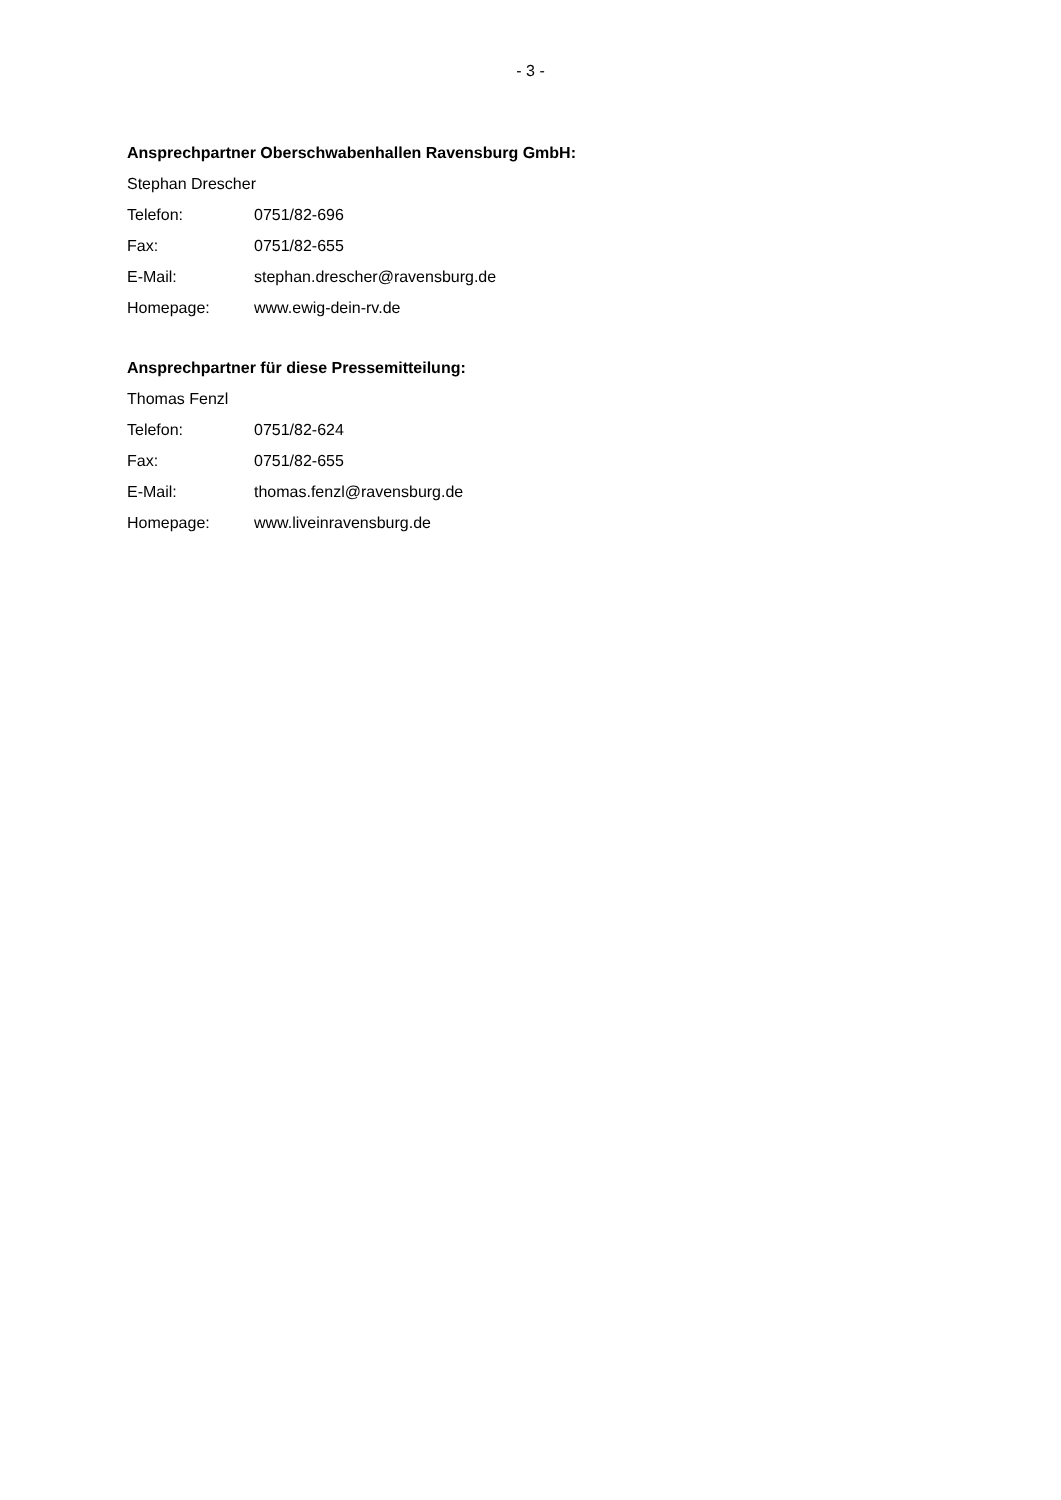- 3 -
Ansprechpartner Oberschwabenhallen Ravensburg GmbH:
Stephan Drescher
Telefon: 0751/82-696
Fax: 0751/82-655
E-Mail: stephan.drescher@ravensburg.de
Homepage: www.ewig-dein-rv.de
Ansprechpartner für diese Pressemitteilung:
Thomas Fenzl
Telefon: 0751/82-624
Fax: 0751/82-655
E-Mail: thomas.fenzl@ravensburg.de
Homepage: www.liveinravensburg.de